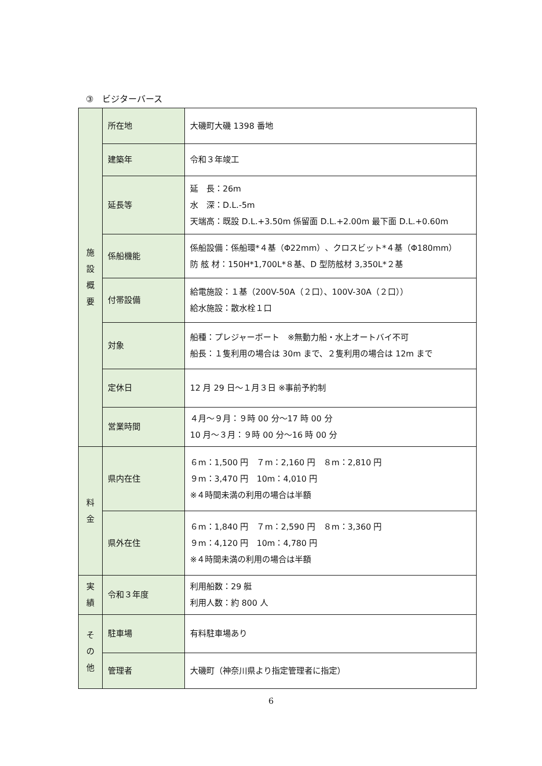③　ビジターバース
| 施 設 概 要 | 所在地 | 大磯町大磯 1398 番地 |
| | 建築年 | 令和３年竣工 |
| | 延長等 | 延 長：26m 水 深：D.L.-5m 天端高：既設 D.L.+3.50m 係留面 D.L.+2.00m 最下面 D.L.+0.60m |
| | 係船機能 | 係船設備：係船環*４基（Φ22mm）、クロスビット*４基（Φ180mm） 防 舷 材：150H*1,700L*８基、D 型防舷材 3,350L*２基 |
| | 付帯設備 | 給電施設：１基（200V-50A（２口）、100V-30A（２口）） 給水施設：散水栓１口 |
| | 対象 | 船種：プレジャーボート ※無動力船・水上オートバイ不可 船長：１隻利用の場合は 30m まで、２隻利用の場合は 12m まで |
| | 定休日 | 12 月 29 日～１月３日 ※事前予約制 |
| | 営業時間 | ４月～９月：９時 00 分～17 時 00 分 10 月～３月：９時 00 分～16 時 00 分 |
| 料 金 | 県内在住 | ６m：1,500 円 ７m：2,160 円 ８m：2,810 円 ９m：3,470 円 10m：4,010 円 ※４時間未満の利用の場合は半額 |
| | 県外在住 | ６m：1,840 円 ７m：2,590 円 ８m：3,360 円 ９m：4,120 円 10m：4,780 円 ※４時間未満の利用の場合は半額 |
| 実 績 | 令和３年度 | 利用船数：29 艇 利用人数：約 800 人 |
| そ の 他 | 駐車場 | 有料駐車場あり |
| | 管理者 | 大磯町（神奈川県より指定管理者に指定） |
6